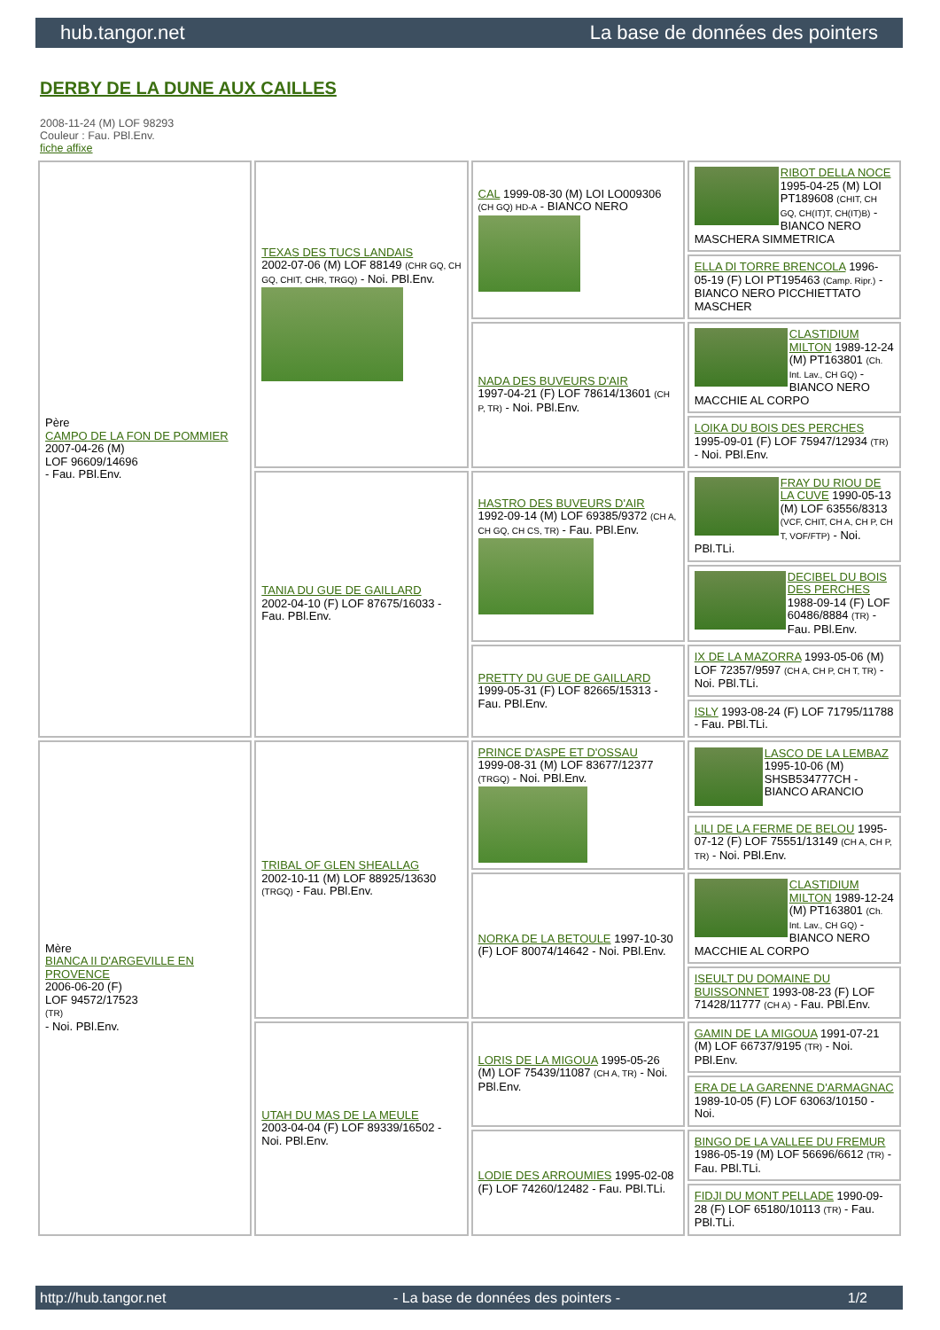hub.tangor.net La base de données des pointers
DERBY DE LA DUNE AUX CAILLES
2008-11-24 (M) LOF 98293
Couleur : Fau. PBl.Env.
fiche affixe
| Père CAMPO DE LA FON DE POMMIER 2007-04-26 (M) LOF 96609/14696 - Fau. PBl.Env. | TEXAS DES TUCS LANDAIS 2002-07-06 (M) LOF 88149 (CHR GQ, CH GQ, CHIT, CHR, TRGQ) - Noi. PBl.Env. | CAL 1999-08-30 (M) LOI LO009306 (CH GQ) HD-A - BIANCO NERO | RIBOT DELLA NOCE 1995-04-25 (M) LOI PT189608 (CHIT, CH GQ, CH(IT)T, CH(IT)B) - BIANCO NERO MASCHERA SIMMETRICA |
| | | | ELLA DI TORRE BRENCOLA 1996-05-19 (F) LOI PT195463 (Camp. Ripr.) - BIANCO NERO PICCHIETTATO MASCHER |
| | | NADA DES BUVEURS D'AIR 1997-04-21 (F) LOF 78614/13601 (CH P, TR) - Noi. PBl.Env. | CLASTIDIUM MILTON 1989-12-24 (M) PT163801 (Ch. Int. Lav., CH GQ) - BIANCO NERO MACCHIE AL CORPO |
| | | | LOIKA DU BOIS DES PERCHES 1995-09-01 (F) LOF 75947/12934 (TR) - Noi. PBl.Env. |
| | TANIA DU GUE DE GAILLARD 2002-04-10 (F) LOF 87675/16033 - Fau. PBl.Env. | HASTRO DES BUVEURS D'AIR 1992-09-14 (M) LOF 69385/9372 (CH A, CH GQ, CH CS, TR) - Fau. PBl.Env. | FRAY DU RIOU DE LA CUVE 1990-05-13 (M) LOF 63556/8313 (VCF, CHIT, CH A, CH P, CH T, VOF/FTP) - Noi. PBl.TLi. |
| | | | DECIBEL DU BOIS DES PERCHES 1988-09-14 (F) LOF 60486/8884 (TR) - Fau. PBl.Env. |
| | | PRETTY DU GUE DE GAILLARD 1999-05-31 (F) LOF 82665/15313 - Fau. PBl.Env. | IX DE LA MAZORRA 1993-05-06 (M) LOF 72357/9597 (CH A, CH P, CH T, TR) - Noi. PBl.TLi. |
| | | | ISLY 1993-08-24 (F) LOF 71795/11788 - Fau. PBl.TLi. |
| Mère BIANCA II D'ARGEVILLE EN PROVENCE 2006-06-20 (F) LOF 94572/17523 (TR) - Noi. PBl.Env. | TRIBAL OF GLEN SHEALLAG 2002-10-11 (M) LOF 88925/13630 (TRGQ) - Fau. PBl.Env. | PRINCE D'ASPE ET D'OSSAU 1999-08-31 (M) LOF 83677/12377 (TRGQ) - Noi. PBl.Env. | LASCO DE LA LEMBAZ 1995-10-06 (M) SHSB534777CH - BIANCO ARANCIO |
| | | | LILI DE LA FERME DE BELOU 1995-07-12 (F) LOF 75551/13149 (CH A, CH P, TR) - Noi. PBl.Env. |
| | | NORKA DE LA BETOULE 1997-10-30 (F) LOF 80074/14642 - Noi. PBl.Env. | CLASTIDIUM MILTON 1989-12-24 (M) PT163801 (Ch. Int. Lav., CH GQ) - BIANCO NERO MACCHIE AL CORPO |
| | | | ISEULT DU DOMAINE DU BUISSONNET 1993-08-23 (F) LOF 71428/11777 (CH A) - Fau. PBl.Env. |
| | UTAH DU MAS DE LA MEULE 2003-04-04 (F) LOF 89339/16502 - Noi. PBl.Env. | LORIS DE LA MIGOUA 1995-05-26 (M) LOF 75439/11087 (CH A, TR) - Noi. PBl.Env. | GAMIN DE LA MIGOUA 1991-07-21 (M) LOF 66737/9195 (TR) - Noi. PBl.Env. |
| | | | ERA DE LA GARENNE D'ARMAGNAC 1989-10-05 (F) LOF 63063/10150 - Noi. |
| | | LODIE DES ARROUMIES 1995-02-08 (F) LOF 74260/12482 - Fau. PBl.TLi. | BINGO DE LA VALLEE DU FREMUR 1986-05-19 (M) LOF 56696/6612 (TR) - Fau. PBl.TLi. |
| | | | FIDJI DU MONT PELLADE 1990-09-28 (F) LOF 65180/10113 (TR) - Fau. PBl.TLi. |
http://hub.tangor.net - La base de données des pointers - 1/2